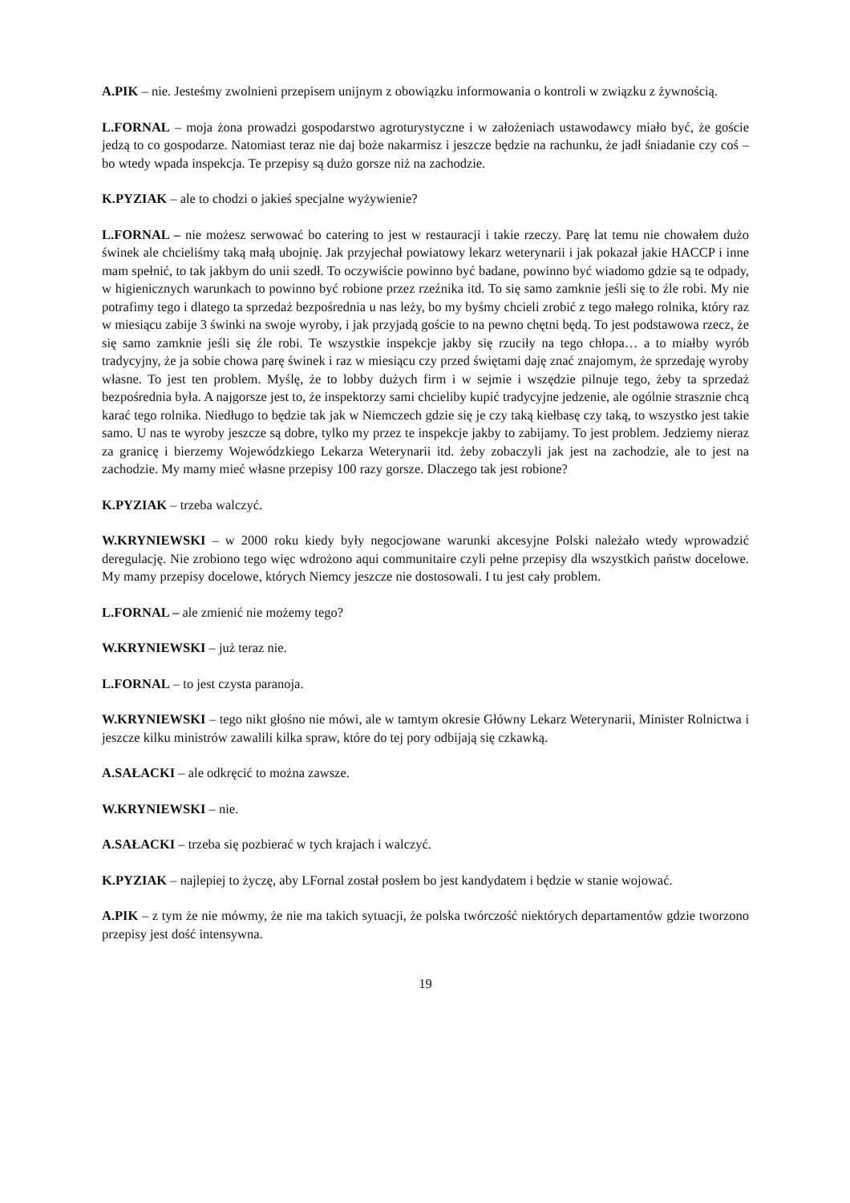A.PIK – nie. Jesteśmy zwolnieni przepisem unijnym z obowiązku informowania o kontroli w związku z żywnością.
L.FORNAL – moja żona prowadzi gospodarstwo agroturystyczne i w założeniach ustawodawcy miało być, że goście jedzą to co gospodarze. Natomiast teraz nie daj boże nakarmisz i jeszcze będzie na rachunku, że jadł śniadanie czy coś – bo wtedy wpada inspekcja. Te przepisy są dużo gorsze niż na zachodzie.
K.PYZIAK – ale to chodzi o jakieś specjalne wyżywienie?
L.FORNAL – nie możesz serwować bo catering to jest w restauracji i takie rzeczy. Parę lat temu nie chowałem dużo świnek ale chcieliśmy taką małą ubojnię. Jak przyjechał powiatowy lekarz weterynarii i jak pokazał jakie HACCP i inne mam spełnić, to tak jakbym do unii szedł. To oczywiście powinno być badane, powinno być wiadomo gdzie są te odpady, w higienicznych warunkach to powinno być robione przez rzeźnika itd. To się samo zamknie jeśli się to źle robi. My nie potrafimy tego i dlatego ta sprzedaż bezpośrednia u nas leży, bo my byśmy chcieli zrobić z tego małego rolnika, który raz w miesiącu zabije 3 świnki na swoje wyroby, i jak przyjadą goście to na pewno chętni będą. To jest podstawowa rzecz, że się samo zamknie jeśli się źle robi. Te wszystkie inspekcje jakby się rzuciły na tego chłopa… a to miałby wyrób tradycyjny, że ja sobie chowa parę świnek i raz w miesiącu czy przed świętami daję znać znajomym, że sprzedaję wyroby własne. To jest ten problem. Myślę, że to lobby dużych firm i w sejmie i wszędzie pilnuje tego, żeby ta sprzedaż bezpośrednia była. A najgorsze jest to, że inspektorzy sami chcieliby kupić tradycyjne jedzenie, ale ogólnie strasznie chcą karać tego rolnika. Niedługo to będzie tak jak w Niemczech gdzie się je czy taką kiełbasę czy taką, to wszystko jest takie samo. U nas te wyroby jeszcze są dobre, tylko my przez te inspekcje jakby to zabijamy. To jest problem. Jedziemy nieraz za granicę i bierzemy Wojewódzkiego Lekarza Weterynarii itd. żeby zobaczyli jak jest na zachodzie, ale to jest na zachodzie. My mamy mieć własne przepisy 100 razy gorsze. Dlaczego tak jest robione?
K.PYZIAK – trzeba walczyć.
W.KRYNIEWSKI – w 2000 roku kiedy były negocjowane warunki akcesyjne Polski należało wtedy wprowadzić deregulację. Nie zrobiono tego więc wdrożono aqui communitaire czyli pełne przepisy dla wszystkich państw docelowe. My mamy przepisy docelowe, których Niemcy jeszcze nie dostosowali. I tu jest cały problem.
L.FORNAL – ale zmienić nie możemy tego?
W.KRYNIEWSKI – już teraz nie.
L.FORNAL – to jest czysta paranoja.
W.KRYNIEWSKI – tego nikt głośno nie mówi, ale w tamtym okresie Główny Lekarz Weterynarii, Minister Rolnictwa i jeszcze kilku ministrów zawalili kilka spraw, które do tej pory odbijają się czkawką.
A.SAŁACKI – ale odkręcić to można zawsze.
W.KRYNIEWSKI – nie.
A.SAŁACKI – trzeba się pozbierać w tych krajach i walczyć.
K.PYZIAK – najlepiej to życzę, aby LFornal został posłem bo jest kandydatem i będzie w stanie wojować.
A.PIK – z tym że nie mówmy, że nie ma takich sytuacji, że polska twórczość niektórych departamentów gdzie tworzono przepisy jest dość intensywna.
19